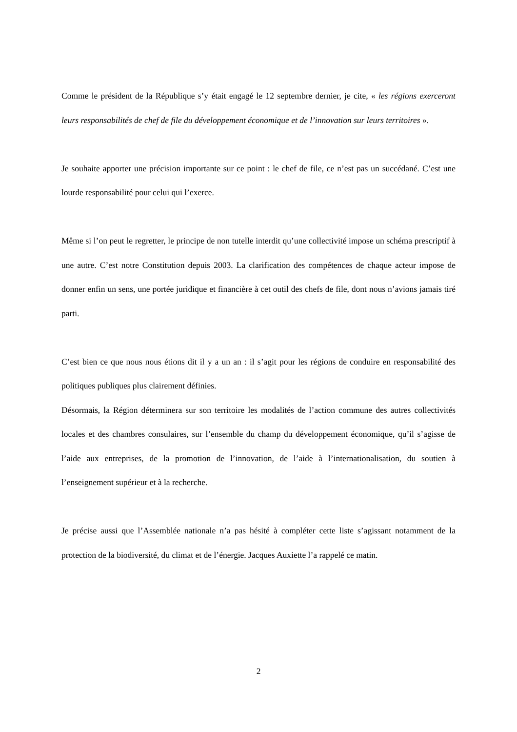Comme le président de la République s’y était engagé le 12 septembre dernier, je cite, « les régions exerceront leurs responsabilités de chef de file du développement économique et de l’innovation sur leurs territoires ».
Je souhaite apporter une précision importante sur ce point : le chef de file, ce n’est pas un succédané. C’est une lourde responsabilité pour celui qui l’exerce.
Même si l’on peut le regretter, le principe de non tutelle interdit qu’une collectivité impose un schéma prescriptif à une autre. C’est notre Constitution depuis 2003. La clarification des compétences de chaque acteur impose de donner enfin un sens, une portée juridique et financière à cet outil des chefs de file, dont nous n’avions jamais tiré parti.
C’est bien ce que nous nous étions dit il y a un an : il s’agit pour les régions de conduire en responsabilité des politiques publiques plus clairement définies.
Désormais, la Région déterminera sur son territoire les modalités de l’action commune des autres collectivités locales et des chambres consulaires, sur l’ensemble du champ du développement économique, qu’il s’agisse de l’aide aux entreprises, de la promotion de l’innovation, de l’aide à l’internationalisation, du soutien à l’enseignement supérieur et à la recherche.
Je précise aussi que l’Assemblée nationale n’a pas hésité à compléter cette liste s’agissant notamment de la protection de la biodiversité, du climat et de l’énergie. Jacques Auxiette l’a rappelé ce matin.
2